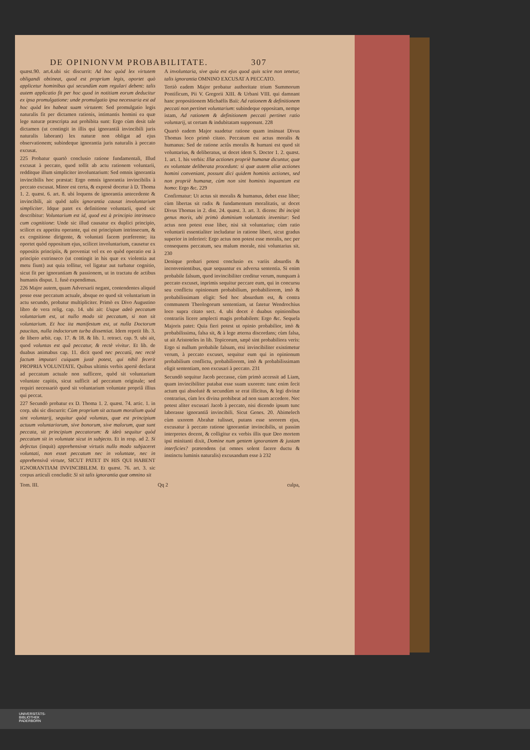DE OPINIONVM PROBABILITATE. 307
quæst.90. art.4.ubi sic discurrit: Ad hoc quòd lex virtutem obligandi obtineat, quod est proprium legis, oportet quò applicetur hominibus qui secundùm eam regulari debent: talis autem applicatio fit per hoc quod in notitiam eorum deducitur ex ipsa promulgatione: unde promulgatio ipsa necessaria est ad hoc quòd lex habeat suam virtutem: Sed promulgatio legis naturalis fit per dictamen rationis, intimantis homini ea quæ lege naturæ præscripta aut prohibita sunt: Ergo cùm desit tale dictamen (ut contingit in illis qui ignorantiâ invincibili juris naturalis laborant) lex naturæ non obligat ad ejus observationem; subindeque ignorantia juris naturalis à peccato excusat.
225 Probatur quartò conclusio ratione fundamentali, Illud excusat à peccato, quod tollit ab actu rationem voluntarii, redditque illum simpliciter involuntarium: Sed omnis ignorantia invincibilis hoc præstat: Ergo omnis ignorantia invincibilis à peccato excusat. Minor est certa, & expresè docetur à D. Thoma 1. 2. quæst. 6. art. 8. ubi loquens de ignorantia antecedente & invincibili, ait quòd talis ignorantia causat involuntarium simpliciter. Idque patet ex definitione voluntarii, quod sic describitur: Voluntarium est id, quod est à principio intrinseco cum cognitione: Unde sic illud causatur ex duplici principio, scilicet ex appetitu operante, qui est principium intrinsecum, & ex cognitione dirigente, & voluntati facem præferente; ita oportet quòd oppositum ejus, scilicet involuntarium, causetur ex oppositis principiis, & proveniat vel ex eo quòd operatio est à principio extrinseco (ut contingit in his quæ ex violentia aut metu fiunt) aut quia tollitur, vel ligatur aut turbatur cognitio, sicut fit per ignorantiam & passionem, ut in tractatu de actibus humanis disput. 1. fusè expendimus.
226 Major autem, quam Adversarii negant, contendentes aliquid posse esse peccatum actuale, absque eo quod sit voluntarium in actu secundo, probatur multipliciter. Primò ex Divo Augustino libro de vera relig. cap. 14. ubi ait: Usque adeò peccatum voluntarium est, ut nullo modo sit peccatum, si non sit voluntarium. Et hoc ita manifestum est, ut nulla Doctorum paucitas, nulla indoctorum turba dissentiat. Idem repetit lib. 3. de libero arbit. cap. 17. & 18. & lib. 1. retract. cap. 9. ubi ait, quod voluntas est quâ peccatur, & rectè vivitur. Et lib. de duabus animabus cap. 11. dicit quod nec peccatū, nec rectè factum imputari cuiquam justè potest, qui nihil fecerit PROPRIA VOLUNTATE. Quibus ultimis verbis apertè declarat ad peccatum actuale non sufficere, quòd sit voluntarium voluntate capitis, sicut sufficit ad peccatum originale; sed requiri necessariò quod sit voluntarium voluntate propriâ illius qui peccat.
227 Secundò probatur ex D. Thoma 1. 2. quæst. 74. artic. 1. in corp. ubi sic discurrit: Cùm proprium sit actuum moralium quòd sint voluntarij, sequitur quòd voluntas, quæ est principium actuum voluntariorum, sive bonorum, sive malorum, quæ sunt peccata, sit principium peccatorum: & ideò sequitur quòd peccatum sit in voluntate sicut in subjecto. Et in resp. ad 2. Si defectus (inquit) apprehensivæ virtutis nullo modo subjaceret voluntati, non esset peccatum nec in voluntate, nec in apprehensivâ virtute, SICUT PATET IN HIS QUI HABENT IGNORANTIAM INVINCIBILEM. Et quæst. 76. art. 3. sic corpus articuli concludit: Si sit talis ignorantia quæ omnino sit
A involuntaria, sive quia est ejus quod quis scire non tenetur, talis ignorantia OMNINO EXCUSAT A PECCATO.
Tertiò eadem Major probatur authoritate trium Summorum Pontificum, Pii V. Gregorii XIII. & Urbani VIII. qui damnant hanc propositionem Michaëlis Baii: Ad rationem & definitionem peccati non pertinet voluntarium: subindeque oppositam, nempe istam, Ad rationem & definitionem peccati pertinet ratio voluntarij, ut certam & indubitatam supponunt. 228
Quartò eadem Major suadetur ratione quam insinuat Divus Thomas loco primò citato. Peccatum est actus moralis & humanus: Sed de ratione actûs moralis & humani est quod sit voluntarius, & deliberatus, ut docet idem S. Doctor 1. 2. quæst. 1. art. 1. his verbis: Illæ actiones propriè humanæ dicuntur, quæ ex voluntate deliberata procedunt: si quæ autem aliæ actiones homini conveniant, possunt dici quidem hominis actiones, sed non propriè humanæ, cùm non sint hominis inquantum est homo: Ergo &c. 229
Confirmatur: Ut actus sit moralis & humanus, debet esse liber; cùm libertas sit radix & fundamentum moralitatis, ut docet Divus Thomas in 2. dist. 24. quæst. 3. art. 3. dicens: Ibi incipit genus moris, ubi primò dominium voluntatis invenitur: Sed actus non potest esse liber, nisi sit voluntarius; cùm ratio voluntarii essentialiter includatur in ratione liberi, sicut gradus superior in inferiori: Ergo actus non potest esse moralis, nec per consequens peccatum, seu malum morale, nisi voluntarius sit. 230
Denique probari potest conclusio ex variis absurdis & inconvenientibus, quæ sequuntur ex adversa sententia. Si enim probabile falsum, quod invincibiliter creditur verum, nunquam à peccato excuset, inprimis sequitur peccare eum, qui in concursu seu conflictu opinionum probabilium, probabiliorem, imò & probabilissimam eligit: Sed hoc absurdum est, & contra communem Theologorum sententiam, ut fatetur Wendrochius loco supra citato sect. 4. ubi docet è duabus opinionibus contrariis licere amplecti magis probabilem: Ergo &c. Sequela Majoris patet: Quia fieri potest ut opinio probabilior, imò & probabilissima, falsa sit, & à lege æterna discordans; cùm falsa, ut ait Aristoteles in lib. Topicorum, sæpè sint probabiliora veris: Ergo si nullum probabile falsum, etsi invincibiliter existimetur verum, à peccato excuset, sequitur eum qui in opinionum probabilium conflictu, probabiliorem, imò & probabilissimam eligit sententiam, non excusari à peccato. 231
Secundò sequitur Jacob peccasse, cùm primò accessit ad Liam, quam invincibiliter putabat esse suam uxorem: tunc enim fecit actum qui absolutè & secundùm se erat illicitus, & legi divinæ contrarius, cùm lex divina prohibeat ad non suam accedere. Nec potest aliter excusari Jacob à peccato, nisi dicendo ipsum tunc laborasse ignorantiâ invincibili. Sicut Genes. 20. Abimelech cùm uxorem Abrahæ tulisset, putans esse sororem ejus, excusatur à peccato ratione ignorantiæ invincibilis, ut passim interpretes docent, & colligitur ex verbis illis quæ Deo mortem ipsi minitanti dixit, Domine num gentem ignorantem & justam interficies? prætendens (ut omnes solent facere ductu & instinctu luminis naturalis) excusandum esse à 232
Tom. III. Qq 2 culpa,
UNIVERSITÄTS-
BIBLIOTHEK
PADERBORN